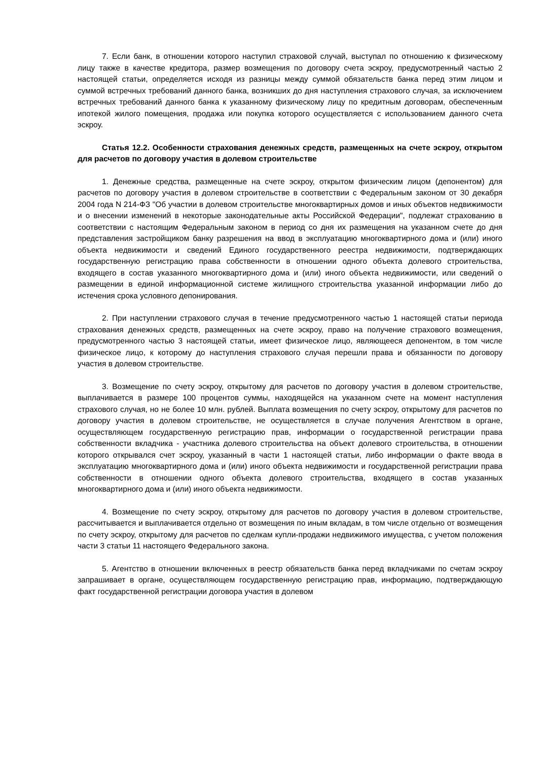7. Если банк, в отношении которого наступил страховой случай, выступал по отношению к физическому лицу также в качестве кредитора, размер возмещения по договору счета эскроу, предусмотренный частью 2 настоящей статьи, определяется исходя из разницы между суммой обязательств банка перед этим лицом и суммой встречных требований данного банка, возникших до дня наступления страхового случая, за исключением встречных требований данного банка к указанному физическому лицу по кредитным договорам, обеспеченным ипотекой жилого помещения, продажа или покупка которого осуществляется с использованием данного счета эскроу.
Статья 12.2. Особенности страхования денежных средств, размещенных на счете эскроу, открытом для расчетов по договору участия в долевом строительстве
1. Денежные средства, размещенные на счете эскроу, открытом физическим лицом (депонентом) для расчетов по договору участия в долевом строительстве в соответствии с Федеральным законом от 30 декабря 2004 года N 214-ФЗ "Об участии в долевом строительстве многоквартирных домов и иных объектов недвижимости и о внесении изменений в некоторые законодательные акты Российской Федерации", подлежат страхованию в соответствии с настоящим Федеральным законом в период со дня их размещения на указанном счете до дня представления застройщиком банку разрешения на ввод в эксплуатацию многоквартирного дома и (или) иного объекта недвижимости и сведений Единого государственного реестра недвижимости, подтверждающих государственную регистрацию права собственности в отношении одного объекта долевого строительства, входящего в состав указанного многоквартирного дома и (или) иного объекта недвижимости, или сведений о размещении в единой информационной системе жилищного строительства указанной информации либо до истечения срока условного депонирования.
2. При наступлении страхового случая в течение предусмотренного частью 1 настоящей статьи периода страхования денежных средств, размещенных на счете эскроу, право на получение страхового возмещения, предусмотренного частью 3 настоящей статьи, имеет физическое лицо, являющееся депонентом, в том числе физическое лицо, к которому до наступления страхового случая перешли права и обязанности по договору участия в долевом строительстве.
3. Возмещение по счету эскроу, открытому для расчетов по договору участия в долевом строительстве, выплачивается в размере 100 процентов суммы, находящейся на указанном счете на момент наступления страхового случая, но не более 10 млн. рублей. Выплата возмещения по счету эскроу, открытому для расчетов по договору участия в долевом строительстве, не осуществляется в случае получения Агентством в органе, осуществляющем государственную регистрацию прав, информации о государственной регистрации права собственности вкладчика - участника долевого строительства на объект долевого строительства, в отношении которого открывался счет эскроу, указанный в части 1 настоящей статьи, либо информации о факте ввода в эксплуатацию многоквартирного дома и (или) иного объекта недвижимости и государственной регистрации права собственности в отношении одного объекта долевого строительства, входящего в состав указанных многоквартирного дома и (или) иного объекта недвижимости.
4. Возмещение по счету эскроу, открытому для расчетов по договору участия в долевом строительстве, рассчитывается и выплачивается отдельно от возмещения по иным вкладам, в том числе отдельно от возмещения по счету эскроу, открытому для расчетов по сделкам купли-продажи недвижимого имущества, с учетом положения части 3 статьи 11 настоящего Федерального закона.
5. Агентство в отношении включенных в реестр обязательств банка перед вкладчиками по счетам эскроу запрашивает в органе, осуществляющем государственную регистрацию прав, информацию, подтверждающую факт государственной регистрации договора участия в долевом